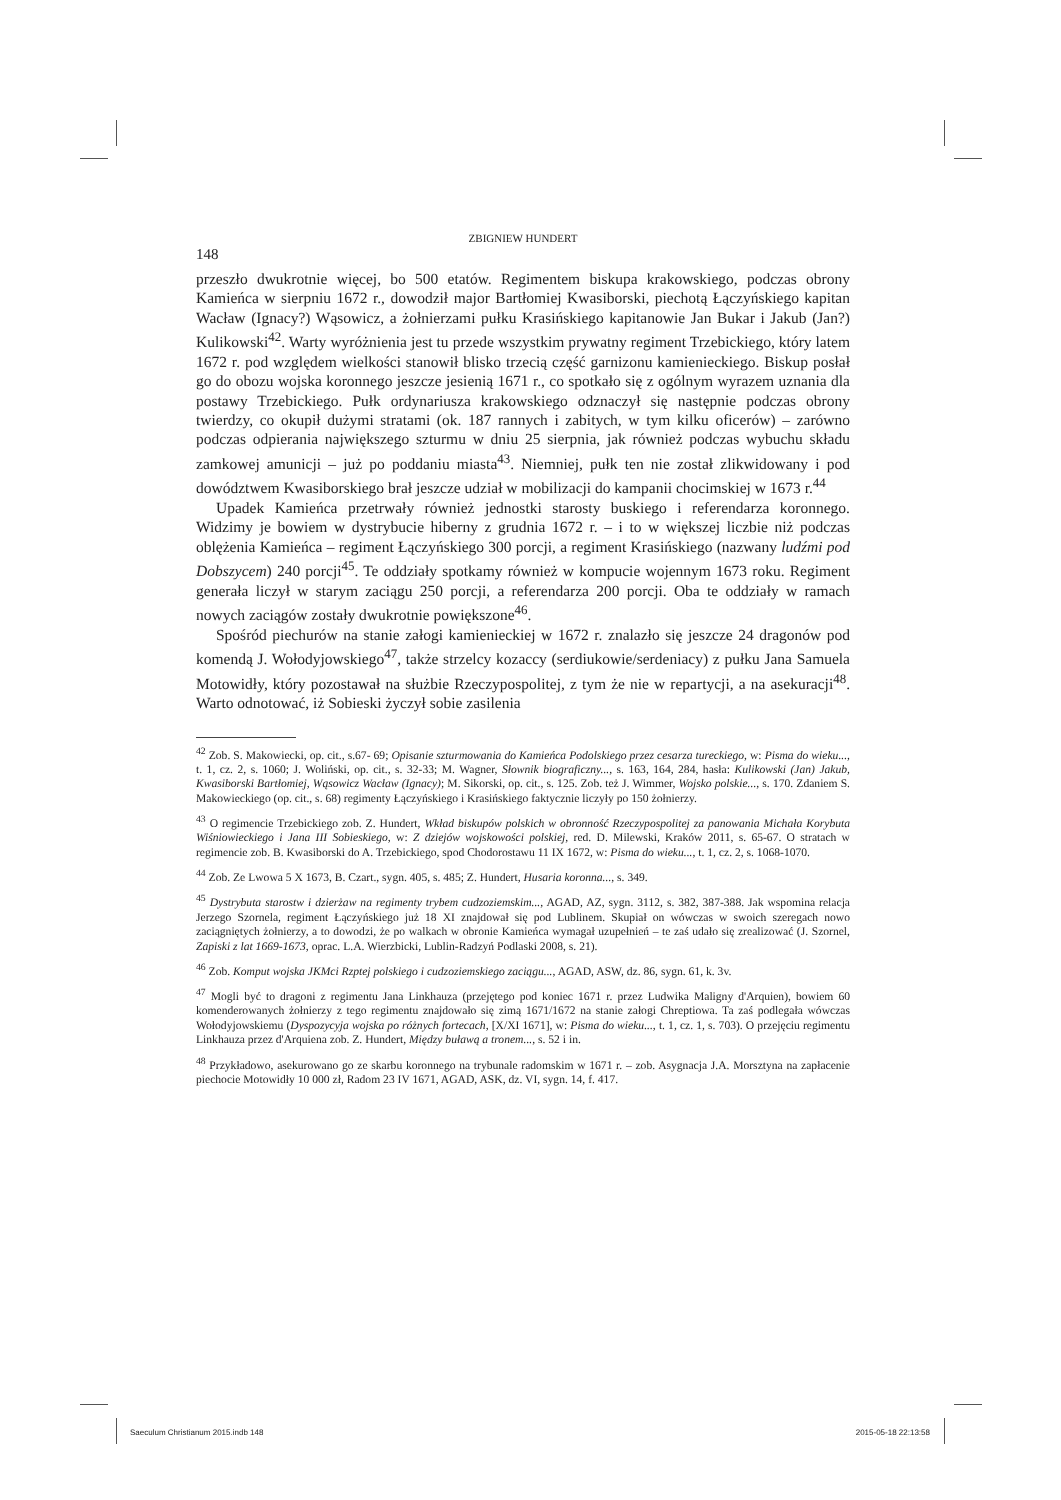ZBIGNIEW HUNDERT
148
przeszło dwukrotnie więcej, bo 500 etatów. Regimentem biskupa krakowskiego, podczas obrony Kamieńca w sierpniu 1672 r., dowodził major Bartłomiej Kwasiborski, piechotą Łączyńskiego kapitan Wacław (Ignacy?) Wąsowicz, a żołnierzami pułku Krasińskiego kapitanowie Jan Bukar i Jakub (Jan?) Kulikowski<sup>42</sup>. Warty wyróżnienia jest tu przede wszystkim prywatny regiment Trzebickiego, który latem 1672 r. pod względem wielkości stanowił blisko trzecią część garnizonu kamienieckiego. Biskup posłał go do obozu wojska koronnego jeszcze jesienią 1671 r., co spotkało się z ogólnym wyrazem uznania dla postawy Trzebickiego. Pułk ordynariusza krakowskiego odznaczył się następnie podczas obrony twierdzy, co okupił dużymi stratami (ok. 187 rannych i zabitych, w tym kilku oficerów) – zarówno podczas odpierania największego szturmu w dniu 25 sierpnia, jak również podczas wybuchu składu zamkowej amunicji – już po poddaniu miasta<sup>43</sup>. Niemniej, pułk ten nie został zlikwidowany i pod dowództwem Kwasiborskiego brał jeszcze udział w mobilizacji do kampanii chocimskiej w 1673 r.<sup>44</sup>
Upadek Kamieńca przetrwały również jednostki starosty buskiego i referendarza koronnego. Widzimy je bowiem w dystrybucie hiberny z grudnia 1672 r. – i to w większej liczbie niż podczas oblężenia Kamieńca – regiment Łączyńskiego 300 porcji, a regiment Krasińskiego (nazwany ludźmi pod Dobszycem) 240 porcji<sup>45</sup>. Te oddziały spotkamy również w kompucie wojennym 1673 roku. Regiment generała liczył w starym zaciągu 250 porcji, a referendarza 200 porcji. Oba te oddziały w ramach nowych zaciągów zostały dwukrotnie powiększone<sup>46</sup>.
Spośród piechurów na stanie załogi kamienieckiej w 1672 r. znalazło się jeszcze 24 dragonów pod komendą J. Wołodyjowskiego<sup>47</sup>, także strzelcy kozaccy (serdiukowie/serdeniacy) z pułku Jana Samuela Motowidły, który pozostawał na służbie Rzeczypospolitej, z tym że nie w repartycji, a na asekuracji<sup>48</sup>. Warto odnotować, iż Sobieski życzył sobie zasilenia
<sup>42</sup> Zob. S. Makowiecki, op. cit., s.67- 69; Opisanie szturmowania do Kamieńca Podolskiego przez cesarza tureckiego, w: Pisma do wieku..., t. 1, cz. 2, s. 1060; J. Woliński, op. cit., s. 32-33; M. Wagner, Słownik biograficzny..., s. 163, 164, 284, hasła: Kulikowski (Jan) Jakub, Kwasiborski Bartłomiej, Wąsowicz Wacław (Ignacy); M. Sikorski, op. cit., s. 125. Zob. też J. Wimmer, Wojsko polskie..., s. 170. Zdaniem S. Makowieckiego (op. cit., s. 68) regimenty Łączyńskiego i Krasińskiego faktycznie liczyły po 150 żołnierzy.
<sup>43</sup> O regimencie Trzebickiego zob. Z. Hundert, Wkład biskupów polskich w obronność Rzeczypospolitej za panowania Michała Korybuta Wiśniowieckiego i Jana III Sobieskiego, w: Z dziejów wojskowości polskiej, red. D. Milewski, Kraków 2011, s. 65-67. O stratach w regimencie zob. B. Kwasiborski do A. Trzebickiego, spod Chodorostawu 11 IX 1672, w: Pisma do wieku..., t. 1, cz. 2, s. 1068-1070.
<sup>44</sup> Zob. Ze Lwowa 5 X 1673, B. Czart., sygn. 405, s. 485; Z. Hundert, Husaria koronna..., s. 349.
<sup>45</sup> Dystrybuta starostw i dzierżaw na regimenty trybem cudzoziemskim..., AGAD, AZ, sygn. 3112, s. 382, 387-388. Jak wspomina relacja Jerzego Szornela, regiment Łączyńskiego już 18 XI znajdował się pod Lublinem. Skupiał on wówczas w swoich szeregach nowo zaciągniętych żołnierzy, a to dowodzi, że po walkach w obronie Kamieńca wymagał uzupełnień – te zaś udało się zrealizować (J. Szornel, Zapiski z lat 1669-1673, oprac. L.A. Wierzbicki, Lublin-Radzyń Podlaski 2008, s. 21).
<sup>46</sup> Zob. Komput wojska JKMci Rzptej polskiego i cudzoziemskiego zaciągu..., AGAD, ASW, dz. 86, sygn. 61, k. 3v.
<sup>47</sup> Mogli być to dragoni z regimentu Jana Linkhauza (przejętego pod koniec 1671 r. przez Ludwika Maligny d'Arquien), bowiem 60 komenderowanych żołnierzy z tego regimentu znajdowało się zimą 1671/1672 na stanie załogi Chreptiowa. Ta zaś podlegała wówczas Wołodyjowskiemu (Dyspozycyja wojska po różnych fortecach, [X/XI 1671], w: Pisma do wieku..., t. 1, cz. 1, s. 703). O przejęciu regimentu Linkhauza przez d'Arquiena zob. Z. Hundert, Między buławą a tronem..., s. 52 i in.
<sup>48</sup> Przykładowo, asekurowano go ze skarbu koronnego na trybunale radomskim w 1671 r. – zob. Asygnacja J.A. Morsztyna na zapłacenie piechocie Motowidły 10 000 zł, Radom 23 IV 1671, AGAD, ASK, dz. VI, sygn. 14, f. 417.
Saeculum Christianum 2015.indb 148 2015-05-18 22:13:58